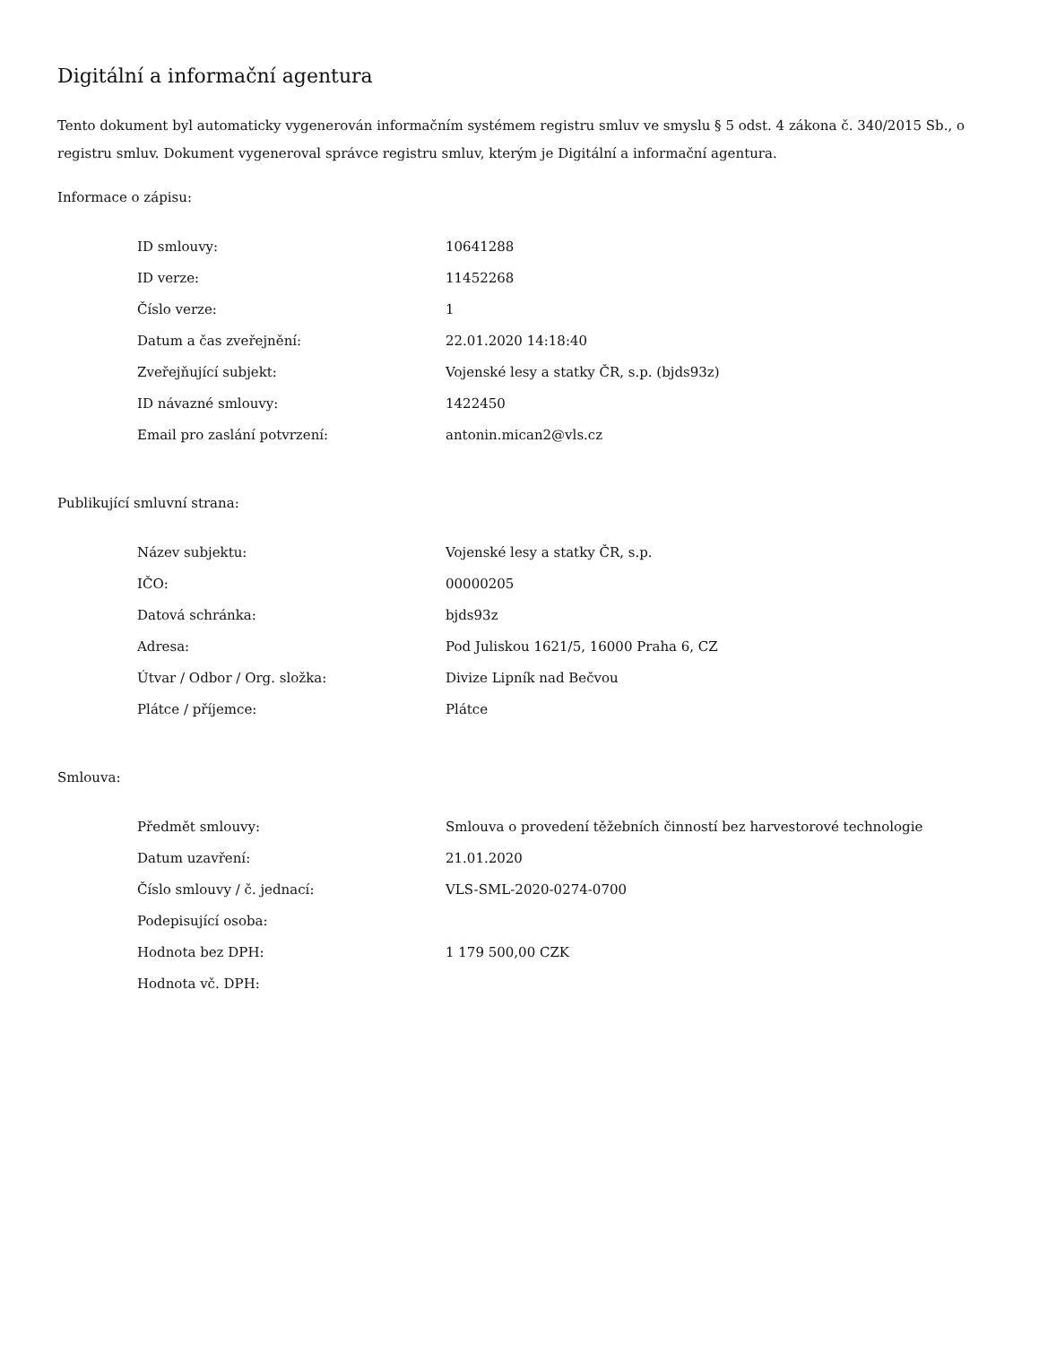Digitální a informační agentura
Tento dokument byl automaticky vygenerován informačním systémem registru smluv ve smyslu § 5 odst. 4 zákona č. 340/2015 Sb., o registru smluv. Dokument vygeneroval správce registru smluv, kterým je Digitální a informační agentura.
Informace o zápisu:
| ID smlouvy: | 10641288 |
| ID verze: | 11452268 |
| Číslo verze: | 1 |
| Datum a čas zveřejnění: | 22.01.2020 14:18:40 |
| Zveřejňující subjekt: | Vojenské lesy a statky ČR, s.p. (bjds93z) |
| ID návazné smlouvy: | 1422450 |
| Email pro zaslání potvrzení: | antonin.mican2@vls.cz |
Publikující smluvní strana:
| Název subjektu: | Vojenské lesy a statky ČR, s.p. |
| IČO: | 00000205 |
| Datová schránka: | bjds93z |
| Adresa: | Pod Juliskou 1621/5, 16000 Praha 6, CZ |
| Útvar / Odbor / Org. složka: | Divize Lipník nad Bečvou |
| Plátce / příjemce: | Plátce |
Smlouva:
| Předmět smlouvy: | Smlouva o provedení těžebních činností bez harvestorové technologie |
| Datum uzavření: | 21.01.2020 |
| Číslo smlouvy / č. jednací: | VLS-SML-2020-0274-0700 |
| Podepisující osoba: | |
| Hodnota bez DPH: | 1 179 500,00 CZK |
| Hodnota vč. DPH: | |